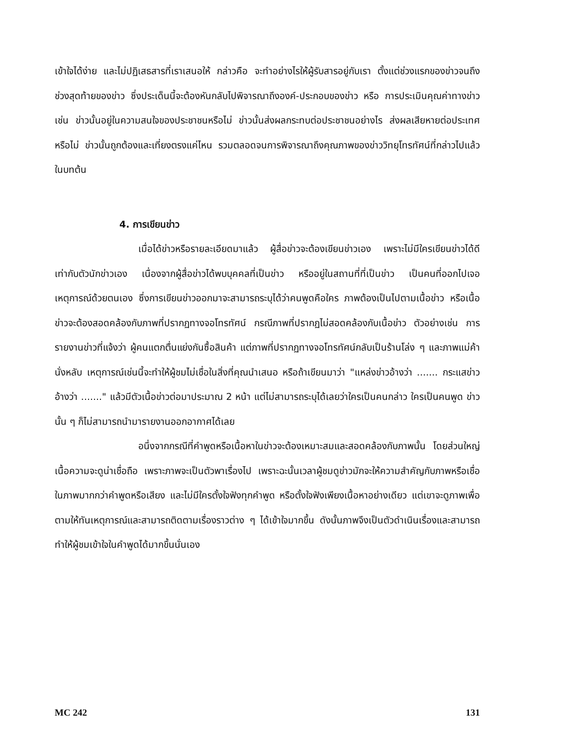เข้าใจได้ง่าย และไม่ปฏิเสธสารที่เราเสนอให้ กล่าวคือ จะทำอย่างไรให้ผู้รับสารอยู่กับเรา ตั้งแต่ช่วงแรกของข่าวจนถึงช่วงสุดท้ายของข่าว ซึ่งประเด็นนี้จะต้องหันกลับไปพิจารณาถึงองค์-ประกอบของข่าว หรือ การประเมินคุณค่าทางข่าว เช่น ข่าวนั้นอยู่ในความสนใจของประชาชนหรือไม่ ข่าวนั้นส่งผลกระทบต่อประชาชนอย่างไร ส่งผลเสียหายต่อประเทศหรือไม่ ข่าวนั้นถูกต้องและเที่ยงตรงแค่ไหน รวมตลอดจนการพิจารณาถึงคุณภาพของข่าววิทยุโทรทัศน์ที่กล่าวไปแล้วในบทต้น
4. การเขียนข่าว
เมื่อได้ข่าวหรือรายละเอียดมาแล้ว ผู้สื่อข่าวจะต้องเขียนข่าวเอง เพราะไม่มีใครเขียนข่าวได้ดีเท่ากับตัวนักข่าวเอง เนื่องจากผู้สื่อข่าวได้พบบุคคลที่เป็นข่าว หรืออยู่ในสถานที่ที่เป็นข่าว เป็นคนที่ออกไปเจอเหตุการณ์ด้วยตนเอง ซึ่งการเขียนข่าวออกมาจะสามารถระบุได้ว่าคนพูดคือใคร ภาพต้องเป็นไปตามเนื้อข่าว หรือเนื้อข่าวจะต้องสอดคล้องกับภาพที่ปรากฏทางจอโทรทัศน์ กรณีภาพที่ปรากฏไม่สอดคล้องกับเนื้อข่าว ตัวอย่างเช่น การรายงานข่าวที่แจ้งว่า ผู้คนแตกตื่นแย่งกันซื้อสินค้า แต่ภาพที่ปรากฏทางจอโทรทัศน์กลับเป็นร้านโล่ง ๆ และภาพแม่ค้านั่งหลับ เหตุการณ์เช่นนี้จะทำให้ผู้ชมไม่เชื่อในสิ่งที่คุณนำเสนอ หรือถ้าเขียนมาว่า "แหล่งข่าวอ้างว่า ....... กระแสข่าวอ้างว่า ......." แล้วมีตัวเนื้อข่าวต่อมาประมาณ 2 หน้า แต่ไม่สามารถระบุได้เลยว่าใครเป็นคนกล่าว ใครเป็นคนพูด ข่าวนั้น ๆ ก็ไม่สามารถนำมารายงานออกอากาศได้เลย
อนึ่งจากกรณีที่คำพูดหรือเนื้อหาในข่าวจะต้องเหมาะสมและสอดคล้องกับภาพนั้น โดยส่วนใหญ่เนื้อความจะดูน่าเชื่อถือ เพราะภาพจะเป็นตัวพาเรื่องไป เพราะฉะนั้นเวลาผู้ชมดูข่าวมักจะให้ความสำคัญกับภาพหรือเชื่อในภาพมากกว่าคำพูดหรือเสียง และไม่มีใครตั้งใจฟังทุกคำพูด หรือตั้งใจฟังเพียงเนื้อหาอย่างเดียว แต่เขาจะดูภาพเพื่อตามให้ทันเหตุการณ์และสามารถติดตามเรื่องราวต่าง ๆ ได้เข้าใจมากขึ้น ดังนั้นภาพจึงเป็นตัวดำเนินเรื่องและสามารถทำให้ผู้ชมเข้าใจในคำพูดได้มากขึ้นนั่นเอง
MC 242 131